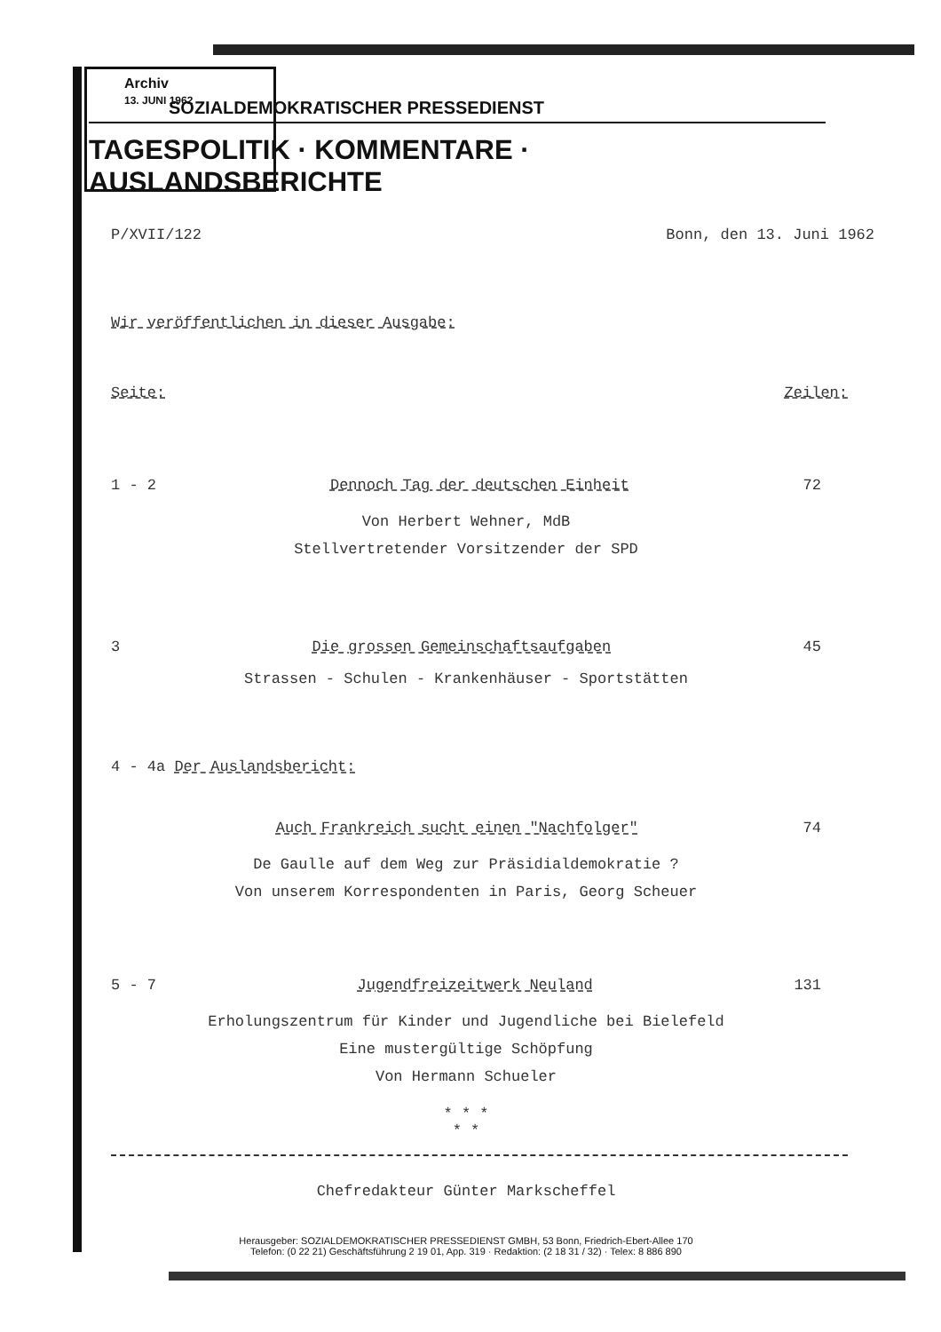Archiv
13. JUNI 1962
SOZIALDEMOKRATISCHER PRESSEDIENST
TAGESPOLITIK · KOMMENTARE · AUSLANDSBERICHTE
P/XVII/122 Bonn, den 13. Juni 1962
Wir veröffentlichen in dieser Ausgabe:
Seite: Zeilen:
1 - 2 Dennoch Tag der deutschen Einheit 72
Von Herbert Wehner, MdB
Stellvertretender Vorsitzender der SPD
3 Die grossen Gemeinschaftsaufgaben 45
Strassen - Schulen - Krankenhäuser - Sportstätten
4 - 4a Der Auslandsbericht:
Auch Frankreich sucht einen "Nachfolger" 74
De Gaulle auf dem Weg zur Präsidialdemokratie ?
Von unserem Korrespondenten in Paris, Georg Scheuer
5 - 7 Jugendfreizeitwerk Neuland 131
Erholungszentrum für Kinder und Jugendliche bei Bielefeld
Eine mustergültige Schöpfung
Von Hermann Schueler
* * *
* *
Chefredakteur Günter Markscheffel
Herausgeber: SOZIALDEMOKRATISCHER PRESSEDIENST GMBH, 53 Bonn, Friedrich-Ebert-Allee 170
Telefon: (0 22 21) Geschäftsführung 2 19 01, App. 319 · Redaktion: (2 18 31 / 32) · Telex: 8 886 890